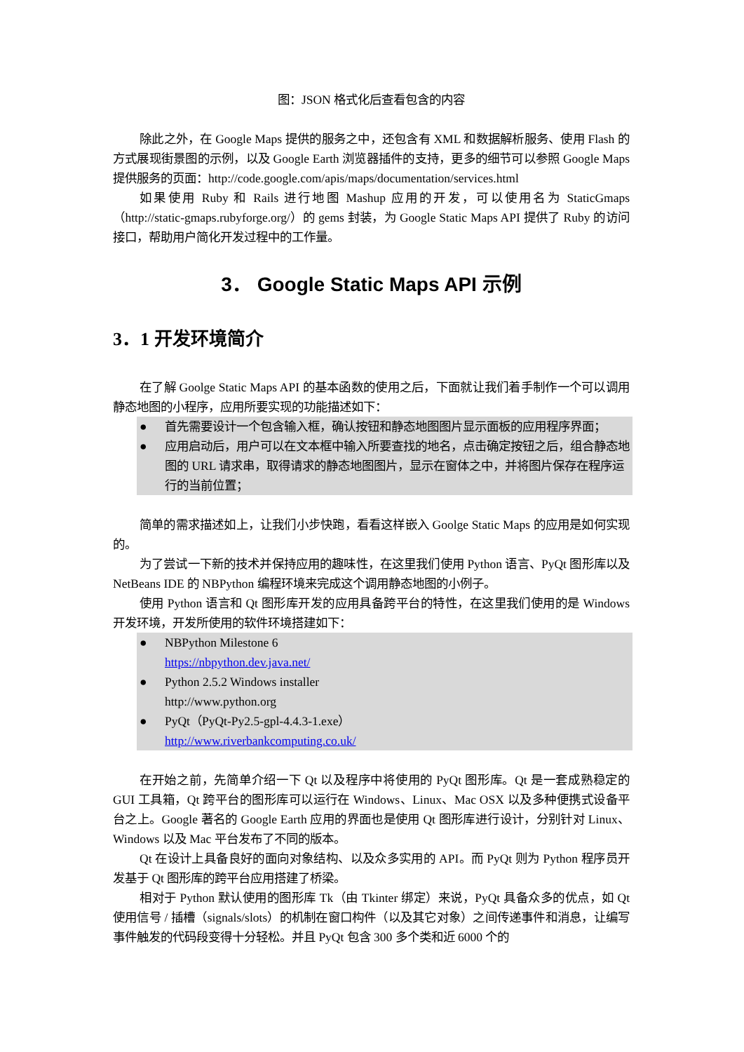图：JSON 格式化后查看包含的内容
除此之外，在 Google Maps 提供的服务之中，还包含有 XML 和数据解析服务、使用 Flash 的方式展现街景图的示例，以及 Google Earth 浏览器插件的支持，更多的细节可以参照 Google Maps 提供服务的页面：http://code.google.com/apis/maps/documentation/services.html
如果使用 Ruby 和 Rails 进行地图 Mashup 应用的开发，可以使用名为 StaticGmaps（http://static-gmaps.rubyforge.org/）的 gems 封装，为 Google Static Maps API 提供了 Ruby 的访问接口，帮助用户简化开发过程中的工作量。
3． Google Static Maps API 示例
3．1 开发环境简介
在了解 Goolge Static Maps API 的基本函数的使用之后，下面就让我们着手制作一个可以调用静态地图的小程序，应用所要实现的功能描述如下：
● 首先需要设计一个包含输入框，确认按钮和静态地图图片显示面板的应用程序界面；
● 应用启动后，用户可以在文本框中输入所要查找的地名，点击确定按钮之后，组合静态地图的 URL 请求串，取得请求的静态地图图片，显示在窗体之中，并将图片保存在程序运行的当前位置；
简单的需求描述如上，让我们小步快跑，看看这样嵌入 Goolge Static Maps 的应用是如何实现的。
为了尝试一下新的技术并保持应用的趣味性，在这里我们使用 Python 语言、PyQt 图形库以及 NetBeans IDE 的 NBPython 编程环境来完成这个调用静态地图的小例子。
使用 Python 语言和 Qt 图形库开发的应用具备跨平台的特性，在这里我们使用的是 Windows 开发环境，开发所使用的软件环境搭建如下：
● NBPython Milestone 6
https://nbpython.dev.java.net/
● Python 2.5.2 Windows installer
http://www.python.org
● PyQt（PyQt-Py2.5-gpl-4.4.3-1.exe）
http://www.riverbankcomputing.co.uk/
在开始之前，先简单介绍一下 Qt 以及程序中将使用的 PyQt 图形库。Qt 是一套成熟稳定的 GUI 工具箱，Qt 跨平台的图形库可以运行在 Windows、Linux、Mac OSX 以及多种便携式设备平台之上。Google 著名的 Google Earth 应用的界面也是使用 Qt 图形库进行设计，分别针对 Linux、Windows 以及 Mac 平台发布了不同的版本。
Qt 在设计上具备良好的面向对象结构、以及众多实用的 API。而 PyQt 则为 Python 程序员开发基于 Qt 图形库的跨平台应用搭建了桥梁。
相对于 Python 默认使用的图形库 Tk（由 Tkinter 绑定）来说，PyQt 具备众多的优点，如 Qt 使用信号 / 插槽（signals/slots）的机制在窗口构件（以及其它对象）之间传递事件和消息，让编写事件触发的代码段变得十分轻松。并且 PyQt 包含 300 多个类和近 6000 个的